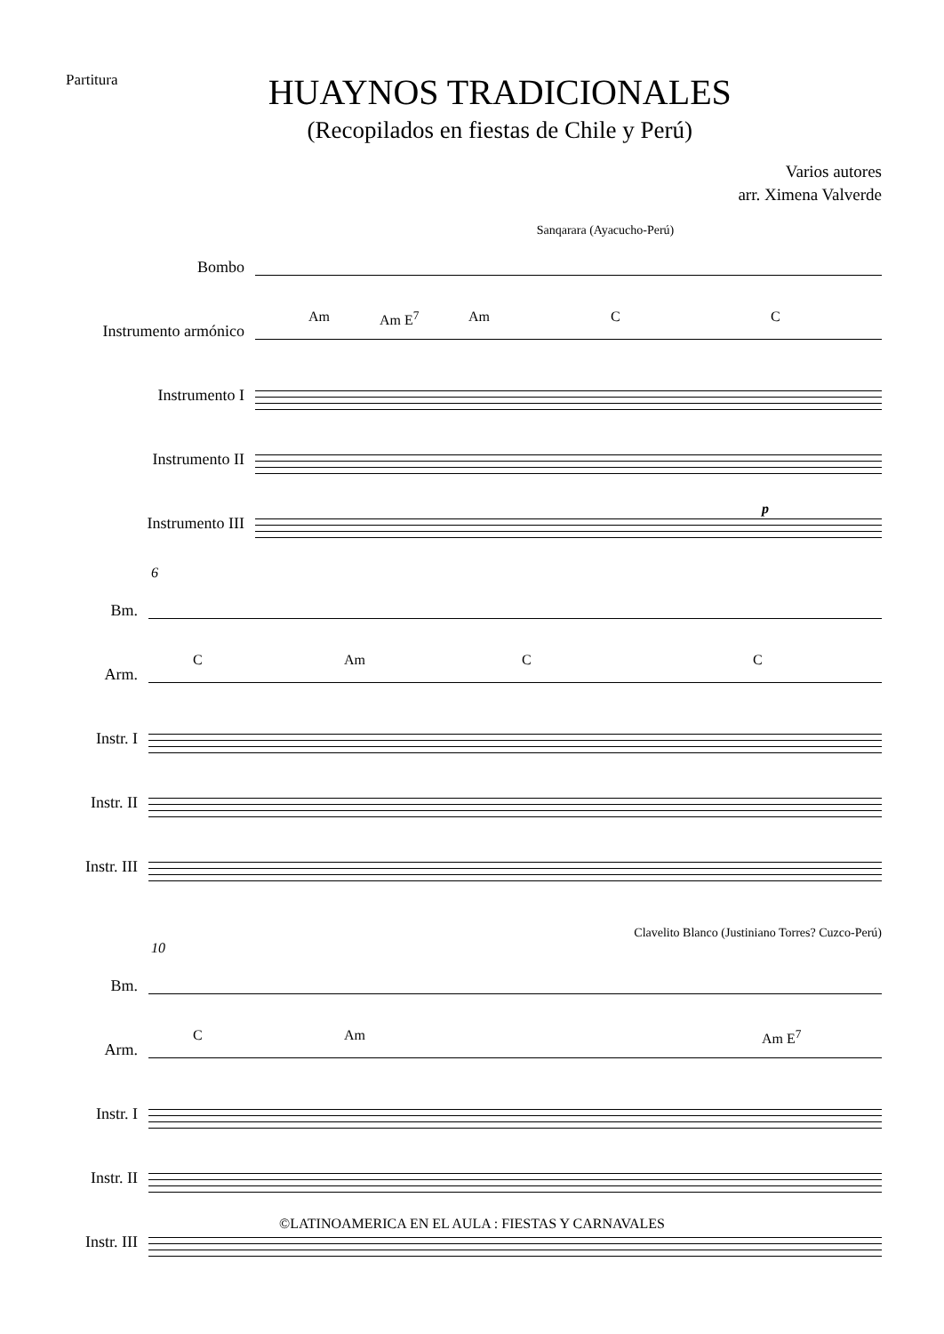Partitura
HUAYNOS TRADICIONALES
(Recopilados en fiestas de Chile y Perú)
Varios autores
arr. Ximena Valverde
Sanqarara (Ayacucho-Perú)
Bombo
Instrumento armónico
Instrumento I
Instrumento II
Instrumento III
Am Am E<sup>7</sup> Am C C
p
6
Bm.
Arm.
Instr. I
Instr. II
Instr. III
C Am C C
Clavelito Blanco (Justiniano Torres? Cuzco-Perú)
10
Bm.
Arm.
Instr. I
Instr. II
Instr. III
C Am Am E<sup>7</sup>
©LATINOAMERICA EN EL AULA : FIESTAS Y CARNAVALES